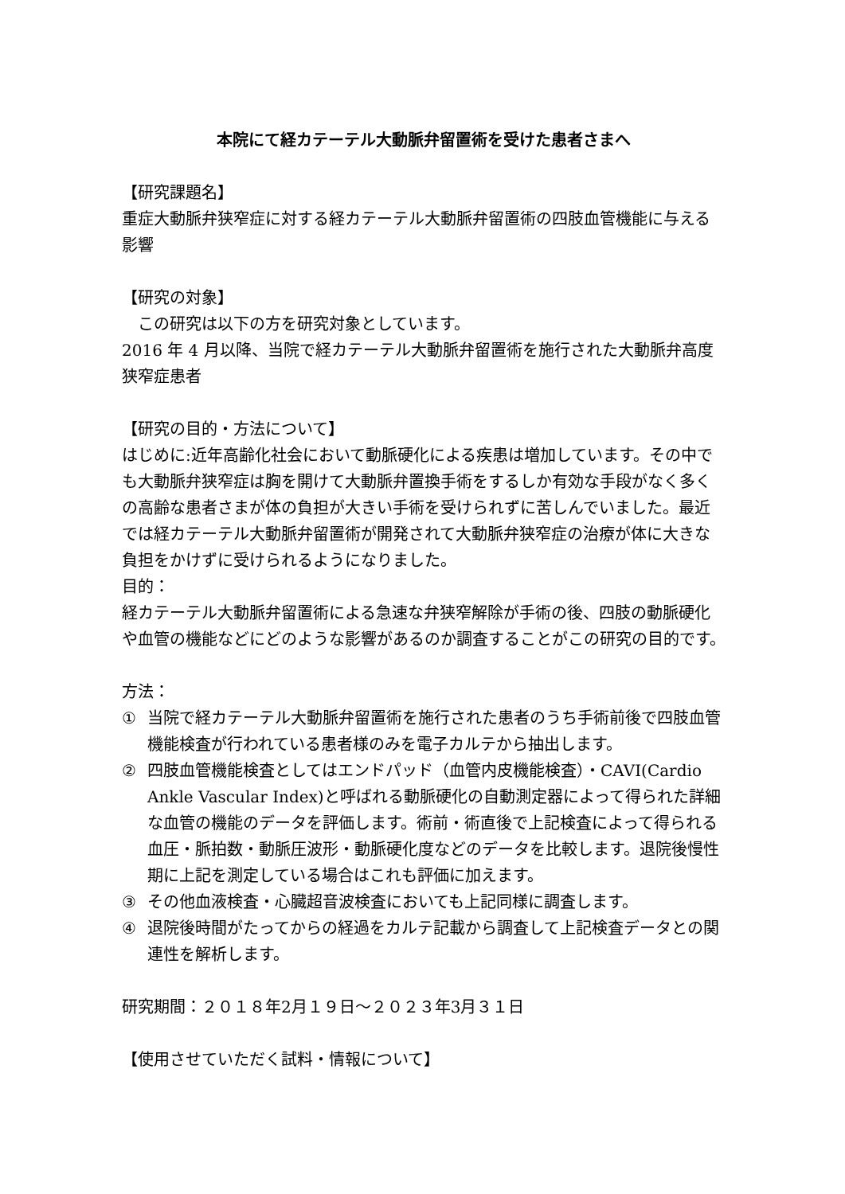本院にて経カテーテル大動脈弁留置術を受けた患者さまへ
【研究課題名】
重症大動脈弁狭窄症に対する経カテーテル大動脈弁留置術の四肢血管機能に与える影響
【研究の対象】
　この研究は以下の方を研究対象としています。
2016 年 4 月以降、当院で経カテーテル大動脈弁留置術を施行された大動脈弁高度狭窄症患者
【研究の目的・方法について】
はじめに:近年高齢化社会において動脈硬化による疾患は増加しています。その中でも大動脈弁狭窄症は胸を開けて大動脈弁置換手術をするしか有効な手段がなく多くの高齢な患者さまが体の負担が大きい手術を受けられずに苦しんでいました。最近では経カテーテル大動脈弁留置術が開発されて大動脈弁狭窄症の治療が体に大きな負担をかけずに受けられるようになりました。
目的：
経カテーテル大動脈弁留置術による急速な弁狭窄解除が手術の後、四肢の動脈硬化や血管の機能などにどのような影響があるのか調査することがこの研究の目的です。
方法：
① 当院で経カテーテル大動脈弁留置術を施行された患者のうち手術前後で四肢血管機能検査が行われている患者様のみを電子カルテから抽出します。
② 四肢血管機能検査としてはエンドパッド（血管内皮機能検査）・CAVI(Cardio Ankle Vascular Index)と呼ばれる動脈硬化の自動測定器によって得られた詳細な血管の機能のデータを評価します。術前・術直後で上記検査によって得られる血圧・脈拍数・動脈圧波形・動脈硬化度などのデータを比較します。退院後慢性期に上記を測定している場合はこれも評価に加えます。
③ その他血液検査・心臓超音波検査においても上記同様に調査します。
④ 退院後時間がたってからの経過をカルテ記載から調査して上記検査データとの関連性を解析します。
研究期間：２０１８年2月１９日～２０２３年3月３１日
【使用させていただく試料・情報について】